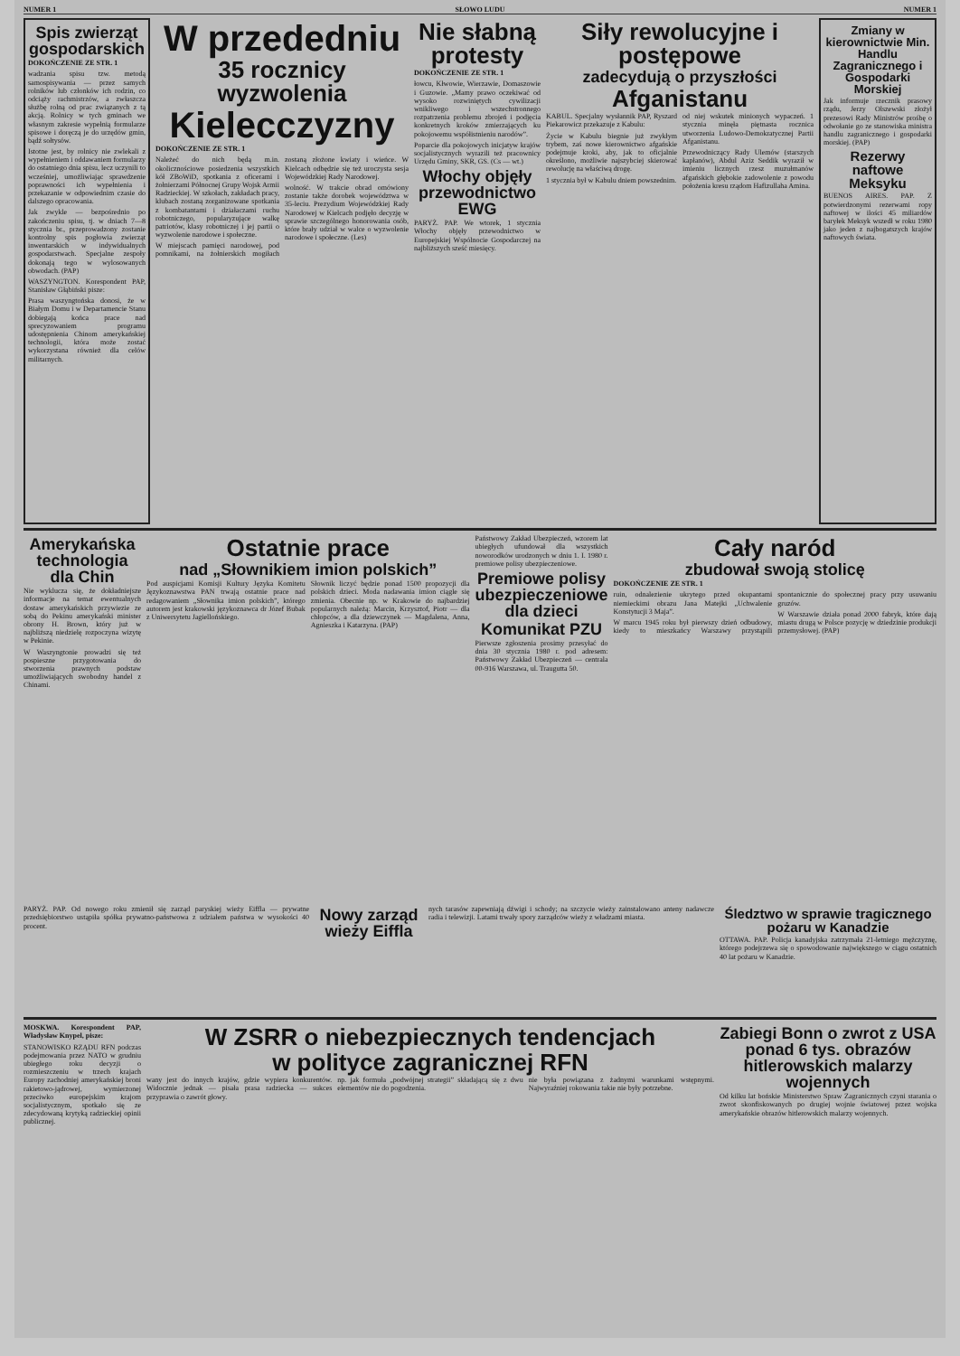NUMER 1 SŁOWO LUDU NUMER 1
Spis zwierząt gospodarskich
DOKOŃCZENIE ZE STR. 1
wadzania spisu tzw. metodą samospisywania — przez samych rolników lub członków ich rodzin, co odciąży rachmistrzów, a zwłaszcza służbę rolną od prac związanych z tą akcją. Rolnicy w tych gminach we własnym zakresie wypełnią formularze spisowe i doręczą je do urzędów gmin, bądź sołtysów.
Istotne jest, by rolnicy nie zwlekali z wypełnieniem i oddawaniem formularzy do ostatniego dnia spisu, lecz uczynili to wcześniej, umożliwiając sprawdzenie poprawności ich wypełnienia i przekazanie w odpowiednim czasie do dalszego opracowania.
Jak zwykle — bezpośrednio po zakończeniu spisu, tj. w dniach 7—8 stycznia br., przeprowadzony zostanie kontrolny spis pogłowia zwierząt inwentarskich w indywidualnych gospodarstwach. Specjalne zespoły dokonają tego w wylosowanych obwodach. (PAP)
WASZYNGTON. Korespondent PAP, Stanisław Głąbiński pisze:
Prasa waszyngtońska donosi, że w Białym Domu i w Departamencie Stanu dobiegają końca prace nad sprecyzowaniem programu udostępnienia Chinom amerykańskiej technologii, która może zostać wykorzystana również dla celów militarnych.
W przededniu
35 rocznicy wyzwolenia
Kielecczyzny
DOKOŃCZENIE ZE STR. 1
Należeć do nich będą m.in. okolicznościowe posiedzenia wszystkich kół ZBoWiD, spotkania z oficerami i żołnierzami Północnej Grupy Wojsk Armii Radzieckiej. W szkołach, zakładach pracy, klubach zostaną zorganizowane spotkania z kombatantami i działaczami ruchu robotniczego, popularyzujące walkę patriotów, klasy robotniczej i jej partii o wyzwolenie narodowe i społeczne.
W miejscach pamięci narodowej, pod pomnikami, na żołnierskich mogiłach zostaną złożone kwiaty i wieńce. W Kielcach odbędzie się też uroczysta sesja Wojewódzkiej Rady Narodowej.
wolność. W trakcie obrad omówiony zostanie także dorobek województwa w 35-leciu. Prezydium Wojewódzkiej Rady Narodowej w Kielcach podjęło decyzję w sprawie szczególnego honorowania osób, które brały udział w walce o wyzwolenie narodowe i społeczne. (Les)
Nie słabną protesty
DOKOŃCZENIE ZE STR. 1
łowcu, Kłwowie, Wierzawie, Domaszowie i Guzowie. „Mamy prawo oczekiwać od wysoko rozwiniętych cywilizacji wnikliwego i wszechstronnego rozpatrzenia problemu zbrojeń i podjęcia konkretnych kroków zmierzających ku pokojowemu współistnieniu narodów”.
Poparcie dla pokojowych inicjatyw krajów socjalistycznych wyrazili też pracownicy Urzędu Gminy, SKR, GS. (Cs — wt.)
Włochy objęły przewodnictwo EWG
PARYŻ. PAP. We wtorek, 1 stycznia Włochy objęły przewodnictwo w Europejskiej Wspólnocie Gospodarczej na najbliższych sześć miesięcy.
Siły rewolucyjne i postępowe
zadecydują o przyszłości
Afganistanu
KABUL. Specjalny wysłannik PAP, Ryszard Piekarowicz przekazuje z Kabulu:
Życie w Kabulu biegnie już zwykłym trybem, zaś nowe kierownictwo afgańskie podejmuje kroki, aby, jak to oficjalnie określono, możliwie najszybciej skierować rewolucję na właściwą drogę.
1 stycznia był w Kabulu dniem powszednim.
od niej wskutek minionych wypaczeń. 1 stycznia minęła piętnasta rocznica utworzenia Ludowo-Demokratycznej Partii Afganistanu.
Przewodniczący Rady Ulemów (starszych kapłanów), Abdul Aziz Seddik wyraził w imieniu licznych rzesz muzułmanów afgańskich głębokie zadowolenie z powodu położenia kresu rządom Hafizullaha Amina.
Zmiany w kierownictwie Min. Handlu Zagranicznego i Gospodarki Morskiej
Jak informuje rzecznik prasowy rządu, Jerzy Olszewski złożył prezesowi Rady Ministrów prośbę o odwołanie go ze stanowiska ministra handlu zagranicznego i gospodarki morskiej. (PAP)
Rezerwy naftowe Meksyku
BUENOS AIRES. PAP. Z potwierdzonymi rezerwami ropy naftowej w ilości 45 miliardów baryłek Meksyk wszedł w roku 1980 jako jeden z najbogatszych krajów naftowych świata.
Amerykańska technologia dla Chin
Nie wyklucza się, że dokładniejsze informacje na temat ewentualnych dostaw amerykańskich przywiezie ze sobą do Pekinu amerykański minister obrony H. Brown, który już w najbliższą niedzielę rozpoczyna wizytę w Pekinie.
W Waszyngtonie prowadzi się też pospieszne przygotowania do stworzenia prawnych podstaw umożliwiających swobodny handel z Chinami.
Ostatnie prace
nad „Słownikiem imion polskich”
Pod auspicjami Komisji Kultury Języka Komitetu Językoznawstwa PAN trwają ostatnie prace nad redagowaniem „Słownika imion polskich”, którego autorem jest krakowski językoznawca dr Józef Bubak z Uniwersytetu Jagiellońskiego.
Słownik liczyć będzie ponad 1500 propozycji dla polskich dzieci. Moda nadawania imion ciągle się zmienia. Obecnie np. w Krakowie do najbardziej popularnych należą: Marcin, Krzysztof, Piotr — dla chłopców, a dla dziewczynek — Magdalena, Anna, Agnieszka i Katarzyna. (PAP)
Państwowy Zakład Ubezpieczeń, wzorem lat ubiegłych ufundował dla wszystkich noworodków urodzonych w dniu 1. I. 1980 r. premiowe polisy ubezpieczeniowe.
Premiowe polisy ubezpieczeniowe dla dzieci
Komunikat PZU
Pierwsze zgłoszenia prosimy przesyłać do dnia 30 stycznia 1980 r. pod adresem: Państwowy Zakład Ubezpieczeń — centrala 00-916 Warszawa, ul. Traugutta 50.
Cały naród
zbudował swoją stolicę
DOKOŃCZENIE ZE STR. 1
ruin, odnalezienie ukrytego przed okupantami niemieckimi obrazu Jana Matejki „Uchwalenie Konstytucji 3 Maja”.
W marcu 1945 roku był pierwszy dzień odbudowy, kiedy to mieszkańcy Warszawy przystąpili spontanicznie do społecznej pracy przy usuwaniu gruzów.
W Warszawie działa ponad 2000 fabryk, które dają miastu drugą w Polsce pozycję w dziedzinie produkcji przemysłowej. (PAP)
PARYŻ. PAP. Od nowego roku zmienił się zarząd paryskiej wieży Eiffla — prywatne przedsiębiorstwo ustąpiła spółka prywatno-państwowa z udziałem państwa w wysokości 40 procent.
Nowy zarząd wieży Eiffla
nych tarasów zapewniają dźwigi i schody; na szczycie wieży zainstalowano anteny nadawcze radia i telewizji. Latami trwały spory zarządców wieży z władzami miasta.
Śledztwo w sprawie tragicznego pożaru w Kanadzie
OTTAWA. PAP. Policja kanadyjska zatrzymała 21-letniego mężczyznę, którego podejrzewa się o spowodowanie największego w ciągu ostatnich 40 lat pożaru w Kanadzie.
MOSKWA. Korespondent PAP, Władysław Knypel, pisze:
STANOWISKO RZĄDU RFN podczas podejmowania przez NATO w grudniu ubiegłego roku decyzji o rozmieszczeniu w trzech krajach Europy zachodniej amerykańskiej broni rakietowo-jądrowej, wymierzonej przeciwko europejskim krajom socjalistycznym, spotkało się ze zdecydowaną krytyką radzieckiej opinii publicznej.
W ZSRR o niebezpiecznych tendencjach
w polityce zagranicznej RFN
wany jest do innych krajów, gdzie wypiera konkurentów. Widocznie jednak — pisała prasa radziecka — sukces przyprawia o zawrót głowy.
np. jak formuła „podwójnej strategii” składającą się z dwu elementów nie do pogodzenia.
nie była powiązana z żadnymi warunkami wstępnymi. Najwyraźniej rokowania takie nie były potrzebne.
Zabiegi Bonn o zwrot z USA ponad 6 tys. obrazów hitlerowskich malarzy wojennych
Od kilku lat bońskie Ministerstwo Spraw Zagranicznych czyni starania o zwrot skonfiskowanych po drugiej wojnie światowej przez wojska amerykańskie obrazów hitlerowskich malarzy wojennych.